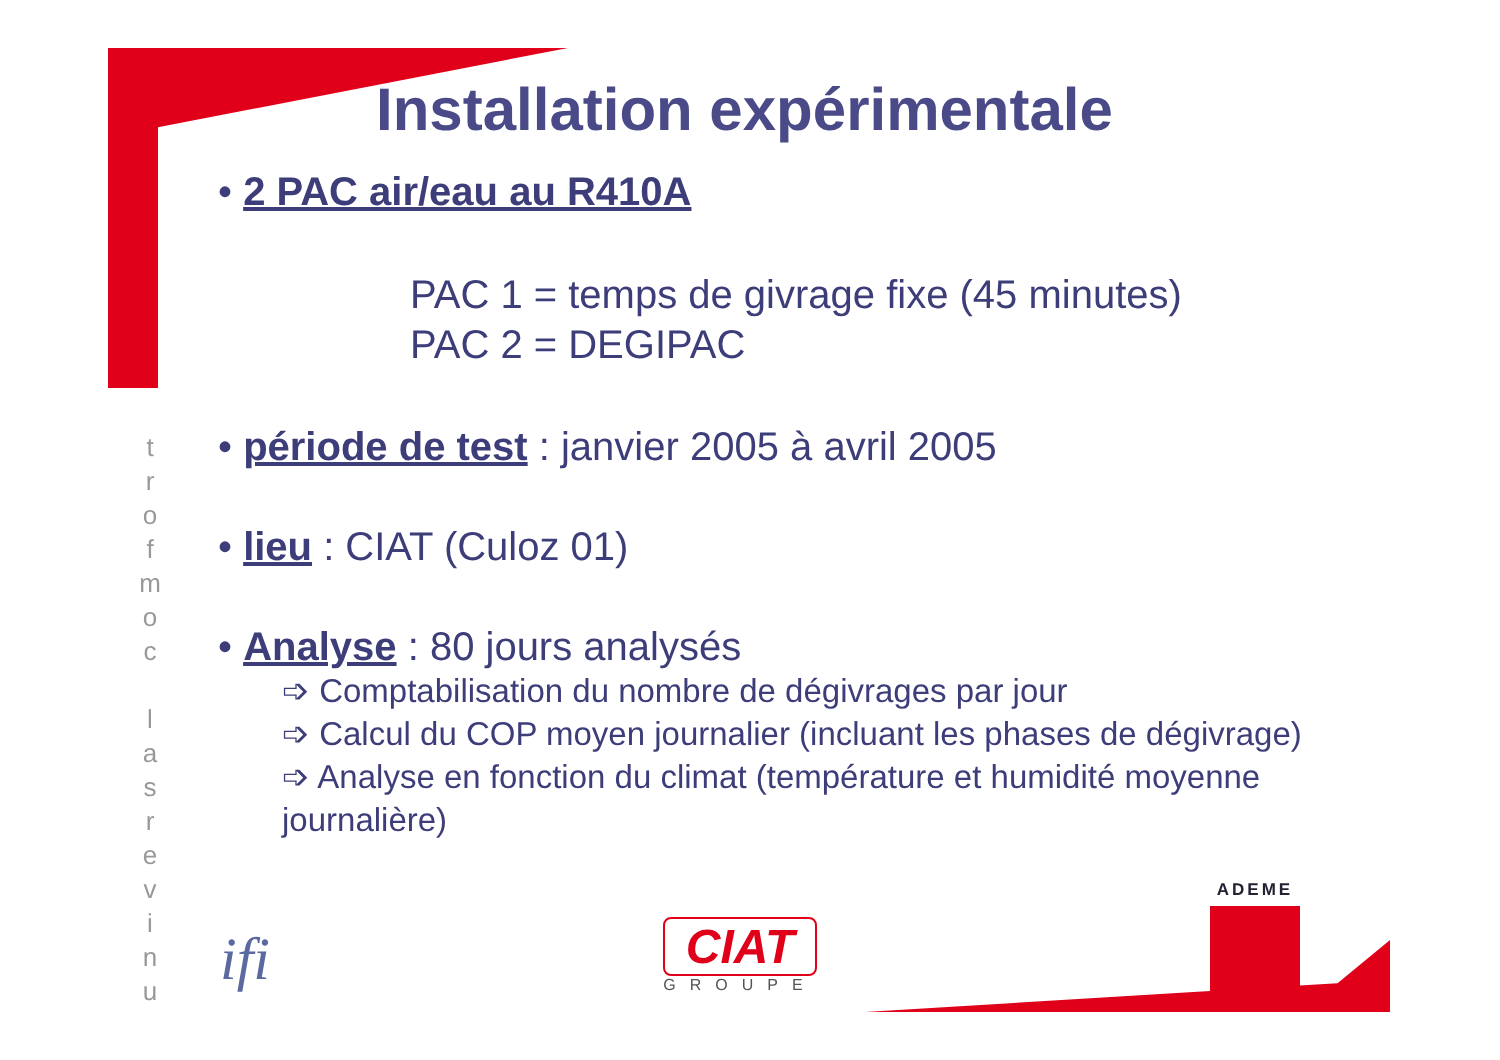t
r
o
f
m
o
c
l
a
s
r
e
v
i
n
u
Installation expérimentale
• 2 PAC air/eau au R410A
PAC 1 = temps de givrage fixe (45 minutes)
PAC 2 = DEGIPAC
• période de test : janvier 2005 à avril 2005
• lieu : CIAT (Culoz 01)
• Analyse : 80 jours analysés
➩ Comptabilisation du nombre de dégivrages par jour
➩ Calcul du COP moyen journalier (incluant les phases de dégivrage)
➩ Analyse en fonction du climat (température et humidité moyenne journalière)
ifi
CIAT
GROUPE
ADEME